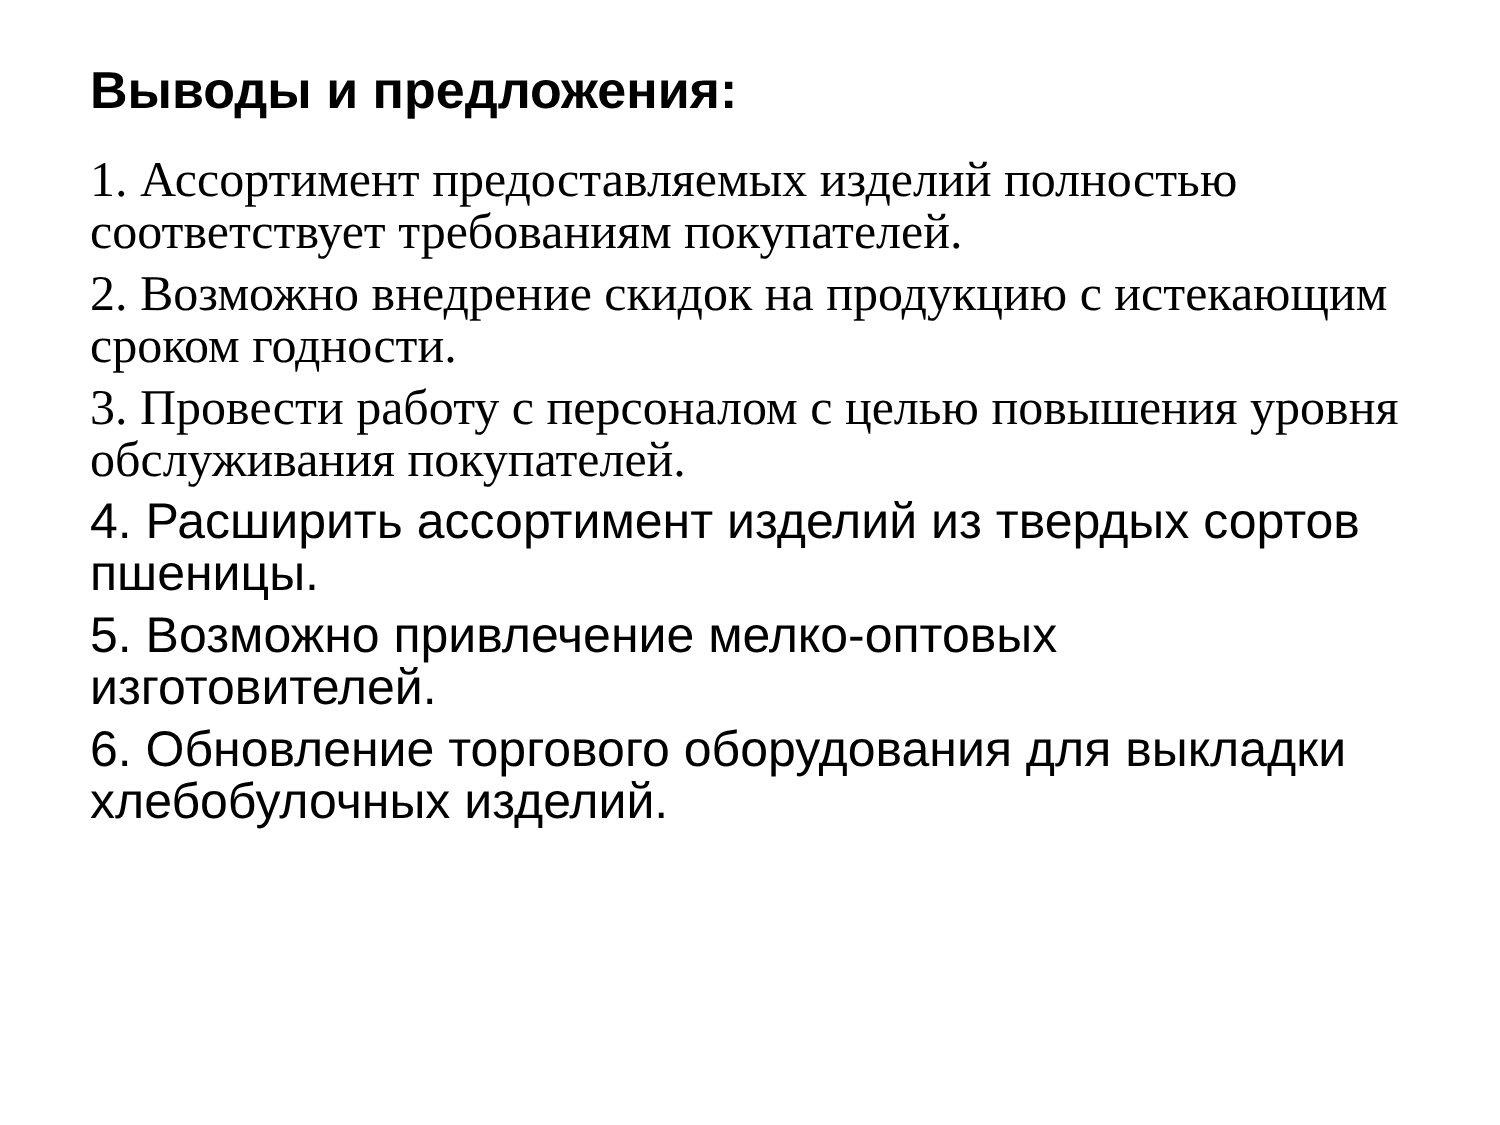Выводы и предложения:
1. Ассортимент предоставляемых изделий полностью соответствует требованиям покупателей.
2. Возможно внедрение скидок на продукцию с истекающим сроком годности.
3. Провести работу с персоналом с целью повышения уровня обслуживания покупателей.
4. Расширить ассортимент изделий из твердых сортов пшеницы.
5. Возможно привлечение мелко-оптовых изготовителей.
6. Обновление торгового оборудования для выкладки хлебобулочных изделий.